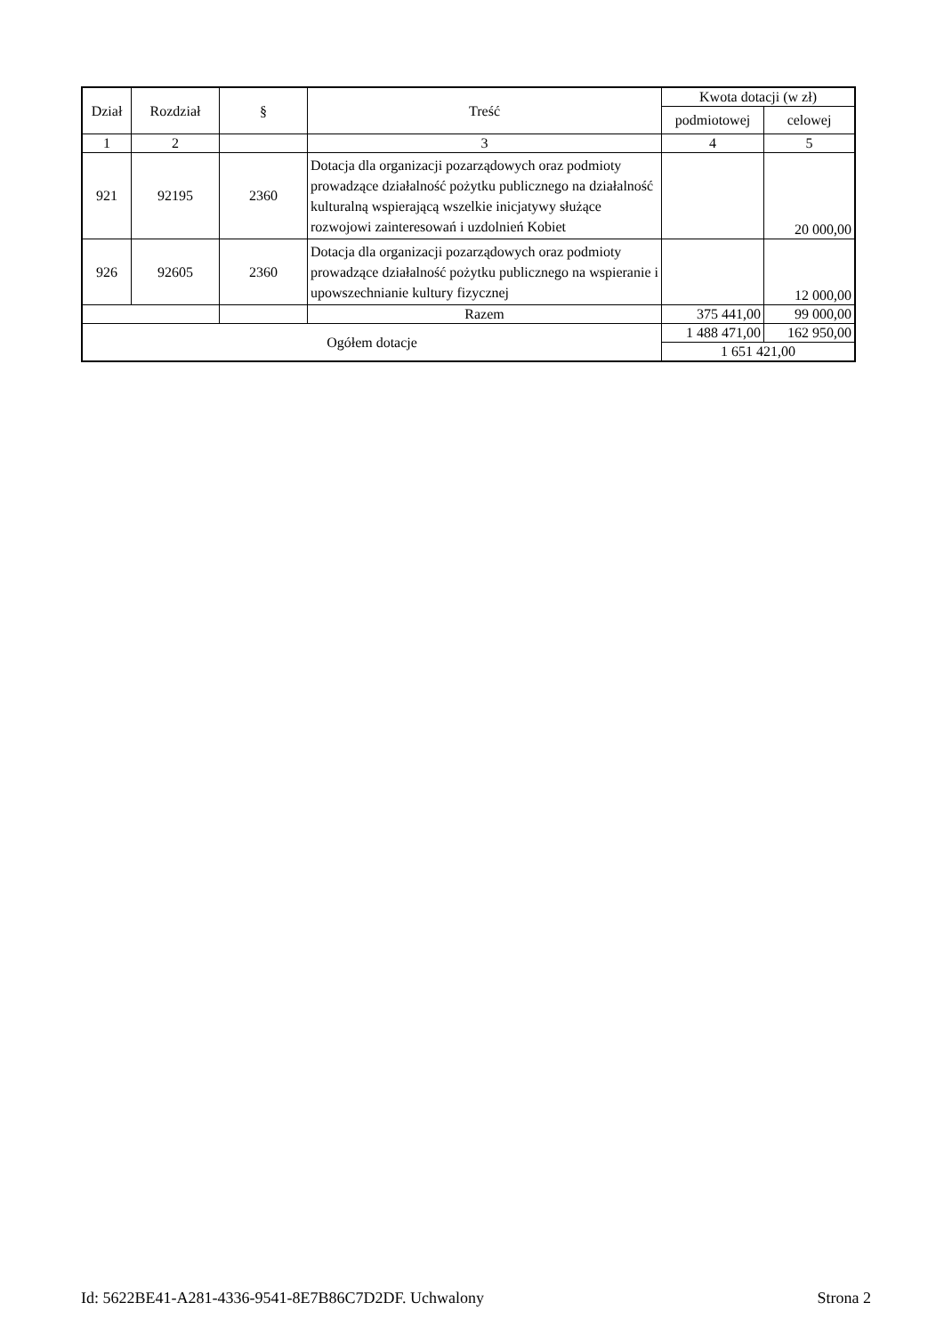| Dział | Rozdział | § | Treść | Kwota dotacji (w zł) | |
| --- | --- | --- | --- | --- | --- |
| | | | | podmiotowej | celowej |
| 1 | 2 | | 3 | 4 | 5 |
| 921 | 92195 | 2360 | Dotacja dla organizacji pozarządowych oraz podmioty prowadzące działalność pożytku publicznego na działalność kulturalną wspierającą wszelkie inicjatywy służące rozwojowi zainteresowań i uzdolnień Kobiet | | 20 000,00 |
| 926 | 92605 | 2360 | Dotacja dla organizacji pozarządowych oraz podmioty prowadzące działalność pożytku publicznego na wspieranie i upowszechnianie kultury fizycznej | | 12 000,00 |
| | | | Razem | 375 441,00 | 99 000,00 |
| Ogółem dotacje | | | | 1 488 471,00 | 162 950,00 |
| | | | | 1 651 421,00 | |
Id: 5622BE41-A281-4336-9541-8E7B86C7D2DF. Uchwalony Strona 2